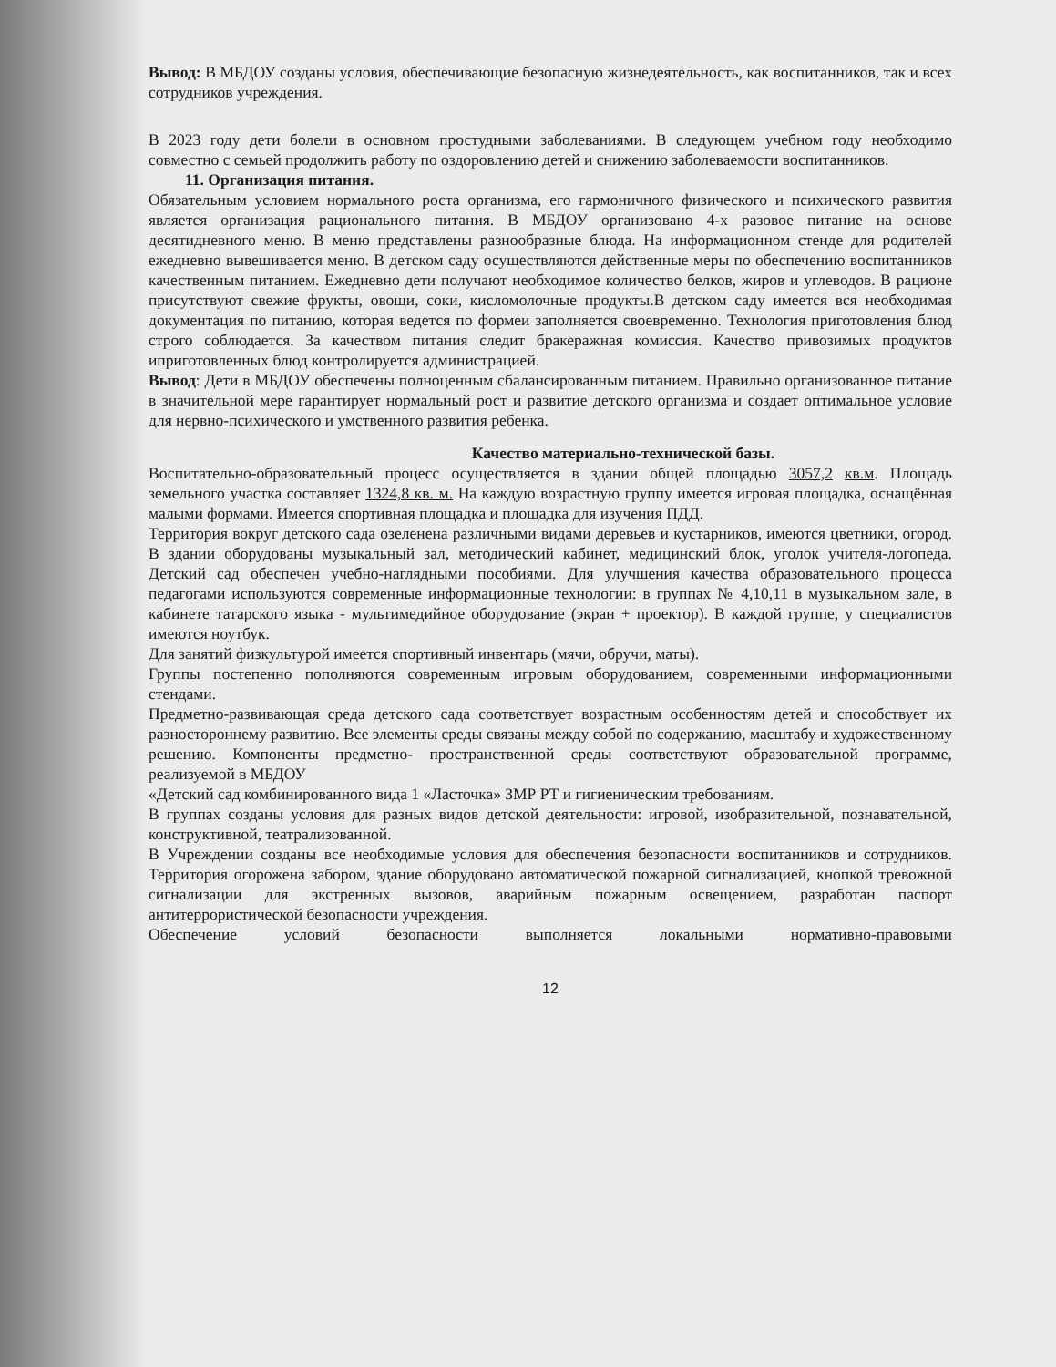Вывод: В МБДОУ созданы условия, обеспечивающие безопасную жизнедеятельность, как воспитанников, так и всех сотрудников учреждения.
В 2023 году дети болели в основном простудными заболеваниями. В следующем учебном году необходимо совместно с семьей продолжить работу по оздоровлению детей и снижению заболеваемости воспитанников.
11. Организация питания.
Обязательным условием нормального роста организма, его гармоничного физического и психического развития является организация рационального питания. В МБДОУ организовано 4-х разовое питание на основе десятидневного меню. В меню представлены разнообразные блюда. На информационном стенде для родителей ежедневно вывешивается меню. В детском саду осуществляются действенные меры по обеспечению воспитанников качественным питанием. Ежедневно дети получают необходимое количество белков, жиров и углеводов. В рационе присутствуют свежие фрукты, овощи, соки, кисломолочные продукты.В детском саду имеется вся необходимая документация по питанию, которая ведется по формеи заполняется своевременно. Технология приготовления блюд строго соблюдается. За качеством питания следит бракеражная комиссия. Качество привозимых продуктов иприготовленных блюд контролируется администрацией.
Вывод: Дети в МБДОУ обеспечены полноценным сбалансированным питанием. Правильно организованное питание в значительной мере гарантирует нормальный рост и развитие детского организма и создает оптимальное условие для нервно-психического и умственного развития ребенка.
Качество материально-технической базы.
Воспитательно-образовательный процесс осуществляется в здании общей площадью 3057,2 кв.м. Площадь земельного участка составляет 1324,8 кв. м. На каждую возрастную группу имеется игровая площадка, оснащённая малыми формами. Имеется спортивная площадка и площадка для изучения ПДД.
Территория вокруг детского сада озеленена различными видами деревьев и кустарников, имеются цветники, огород. В здании оборудованы музыкальный зал, методический кабинет, медицинский блок, уголок учителя-логопеда. Детский сад обеспечен учебно-наглядными пособиями. Для улучшения качества образовательного процесса педагогами используются современные информационные технологии: в группах № 4,10,11 в музыкальном зале, в кабинете татарского языка - мультимедийное оборудование (экран + проектор). В каждой группе, у специалистов имеются ноутбук.
Для занятий физкультурой имеется спортивный инвентарь (мячи, обручи, маты).
Группы постепенно пополняются современным игровым оборудованием, современными информационными стендами.
Предметно-развивающая среда детского сада соответствует возрастным особенностям детей и способствует их разностороннему развитию. Все элементы среды связаны между собой по содержанию, масштабу и художественному решению. Компоненты предметно- пространственной среды соответствуют образовательной программе, реализуемой в МБДОУ
«Детский сад комбинированного вида 1 «Ласточка» ЗМР РТ и гигиеническим требованиям.
В группах созданы условия для разных видов детской деятельности: игровой, изобразительной, познавательной, конструктивной, театрализованной.
В Учреждении созданы все необходимые условия для обеспечения безопасности воспитанников и сотрудников. Территория огорожена забором, здание оборудовано автоматической пожарной сигнализацией, кнопкой тревожной сигнализации для экстренных вызовов, аварийным пожарным освещением, разработан паспорт антитеррористической безопасности учреждения.
Обеспечение условий безопасности выполняется локальными нормативно-правовыми
12